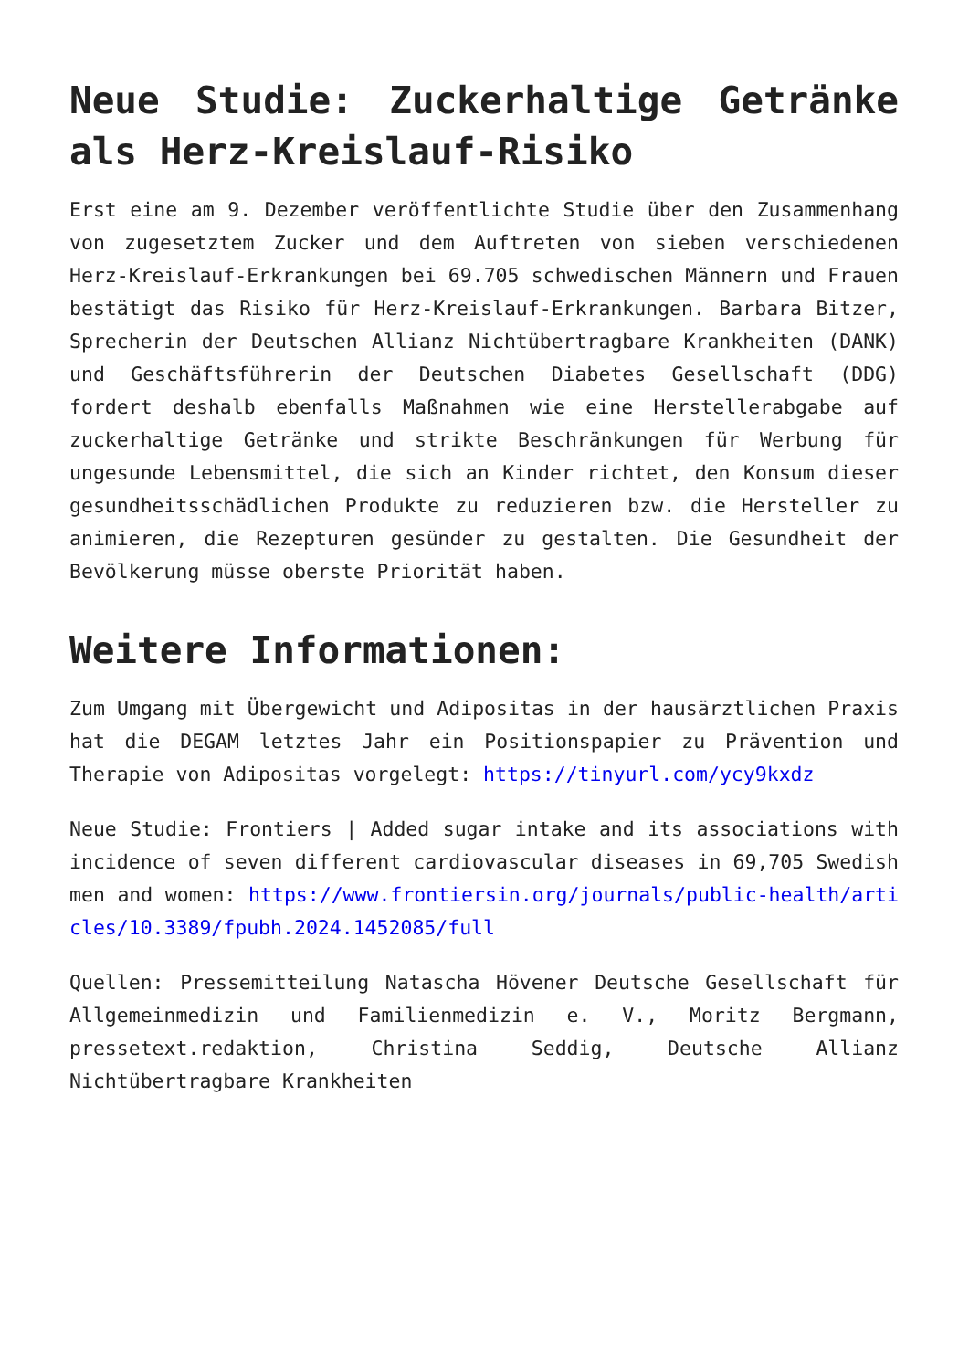Neue Studie: Zuckerhaltige Getränke als Herz-Kreislauf-Risiko
Erst eine am 9. Dezember veröffentlichte Studie über den Zusammenhang von zugesetztem Zucker und dem Auftreten von sieben verschiedenen Herz-Kreislauf-Erkrankungen bei 69.705 schwedischen Männern und Frauen bestätigt das Risiko für Herz-Kreislauf-Erkrankungen. Barbara Bitzer, Sprecherin der Deutschen Allianz Nichtübertragbare Krankheiten (DANK) und Geschäftsführerin der Deutschen Diabetes Gesellschaft (DDG) fordert deshalb ebenfalls Maßnahmen wie eine Herstellerabgabe auf zuckerhaltige Getränke und strikte Beschränkungen für Werbung für ungesunde Lebensmittel, die sich an Kinder richtet, den Konsum dieser gesundheitsschädlichen Produkte zu reduzieren bzw. die Hersteller zu animieren, die Rezepturen gesünder zu gestalten. Die Gesundheit der Bevölkerung müsse oberste Priorität haben.
Weitere Informationen:
Zum Umgang mit Übergewicht und Adipositas in der hausärztlichen Praxis hat die DEGAM letztes Jahr ein Positionspapier zu Prävention und Therapie von Adipositas vorgelegt: https://tinyurl.com/ycy9kxdz
Neue Studie: Frontiers | Added sugar intake and its associations with incidence of seven different cardiovascular diseases in 69,705 Swedish men and women: https://www.frontiersin.org/journals/public-health/articles/10.3389/fpubh.2024.1452085/full
Quellen: Pressemitteilung Natascha Hövener Deutsche Gesellschaft für Allgemeinmedizin und Familienmedizin e. V., Moritz Bergmann, pressetext.redaktion, Christina Seddig, Deutsche Allianz Nichtübertragbare Krankheiten